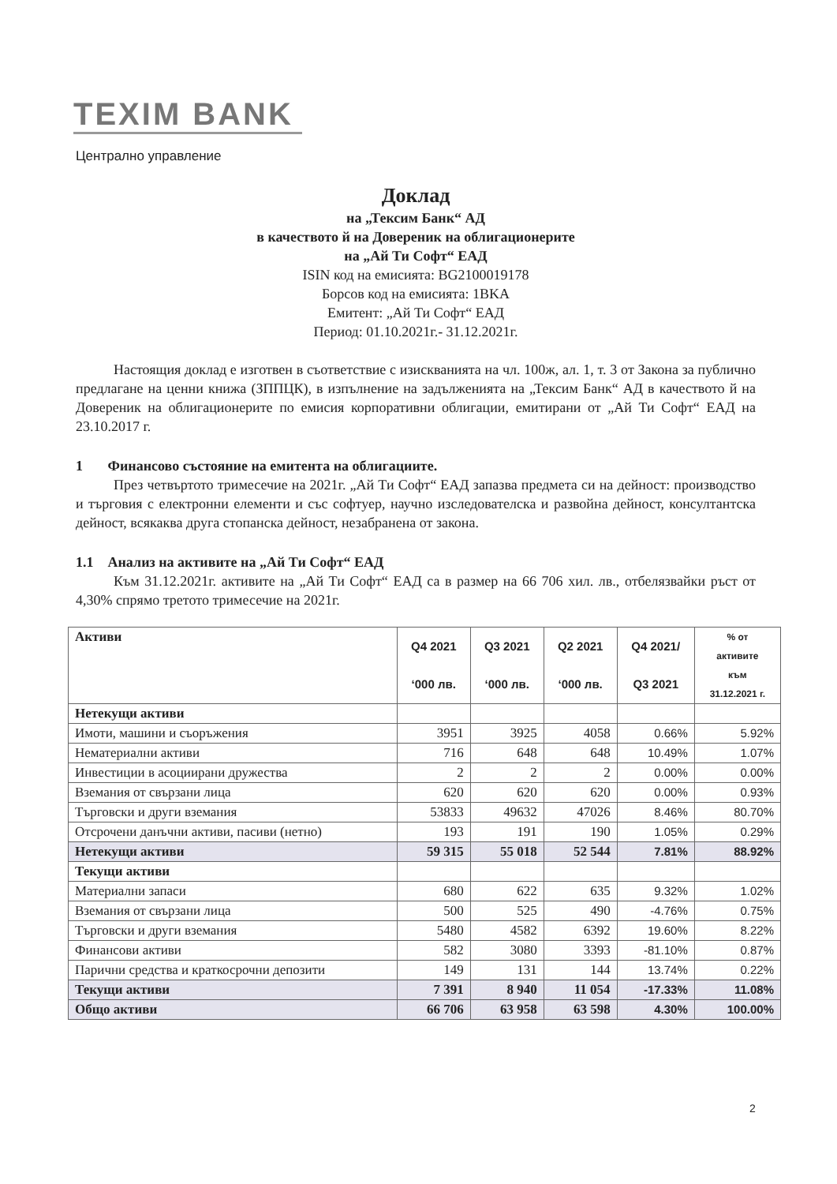TEXIM BANK
Централно управление
Доклад
на „Тексим Банк“ АД
в качеството й на Довереник на облигационерите
на „Ай Ти Софт“ ЕАД
ISIN код на емисията: BG2100019178
Борсов код на емисията: 1BKA
Емитент: „Ай Ти Софт“ ЕАД
Период: 01.10.2021г.- 31.12.2021г.
Настоящия доклад е изготвен в съответствие с изискванията на чл. 100ж, ал. 1, т. 3 от Закона за публично предлагане на ценни книжа (ЗППЦК), в изпълнение на задълженията на „Тексим Банк“ АД в качеството й на Довереник на облигационерите по емисия корпоративни облигации, емитирани от „Ай Ти Софт“ ЕАД на 23.10.2017 г.
1 Финансово състояние на емитента на облигациите.
През четвъртото тримесечие на 2021г. „Ай Ти Софт“ ЕАД запазва предмета си на дейност: производство и търговия с електронни елементи и със софтуер, научно изследователска и развойна дейност, консултантска дейност, всякаква друга стопанска дейност, незабранена от закона.
1.1 Анализ на активите на „Ай Ти Софт“ ЕАД
Към 31.12.2021г. активите на „Ай Ти Софт“ ЕАД са в размер на 66 706 хил. лв., отбелязвайки ръст от 4,30% спрямо третото тримесечие на 2021г.
| Активи | Q4 2021 ‘000 лв. | Q3 2021 ‘000 лв. | Q2 2021 ‘000 лв. | Q4 2021/ Q3 2021 | % от активите към 31.12.2021 г. |
| --- | --- | --- | --- | --- | --- |
| Нетекущи активи | | | | | |
| Имоти, машини и съоръжения | 3951 | 3925 | 4058 | 0.66% | 5.92% |
| Нематериални активи | 716 | 648 | 648 | 10.49% | 1.07% |
| Инвестиции в асоциирани дружества | 2 | 2 | 2 | 0.00% | 0.00% |
| Вземания от свързани лица | 620 | 620 | 620 | 0.00% | 0.93% |
| Търговски и други вземания | 53833 | 49632 | 47026 | 8.46% | 80.70% |
| Отсрочени данъчни активи, пасиви (нетно) | 193 | 191 | 190 | 1.05% | 0.29% |
| Нетекущи активи | 59 315 | 55 018 | 52 544 | 7.81% | 88.92% |
| Текущи активи | | | | | |
| Материални запаси | 680 | 622 | 635 | 9.32% | 1.02% |
| Вземания от свързани лица | 500 | 525 | 490 | -4.76% | 0.75% |
| Търговски и други вземания | 5480 | 4582 | 6392 | 19.60% | 8.22% |
| Финансови активи | 582 | 3080 | 3393 | -81.10% | 0.87% |
| Парични средства и краткосрочни депозити | 149 | 131 | 144 | 13.74% | 0.22% |
| Текущи активи | 7 391 | 8 940 | 11 054 | -17.33% | 11.08% |
| Общо активи | 66 706 | 63 958 | 63 598 | 4.30% | 100.00% |
2